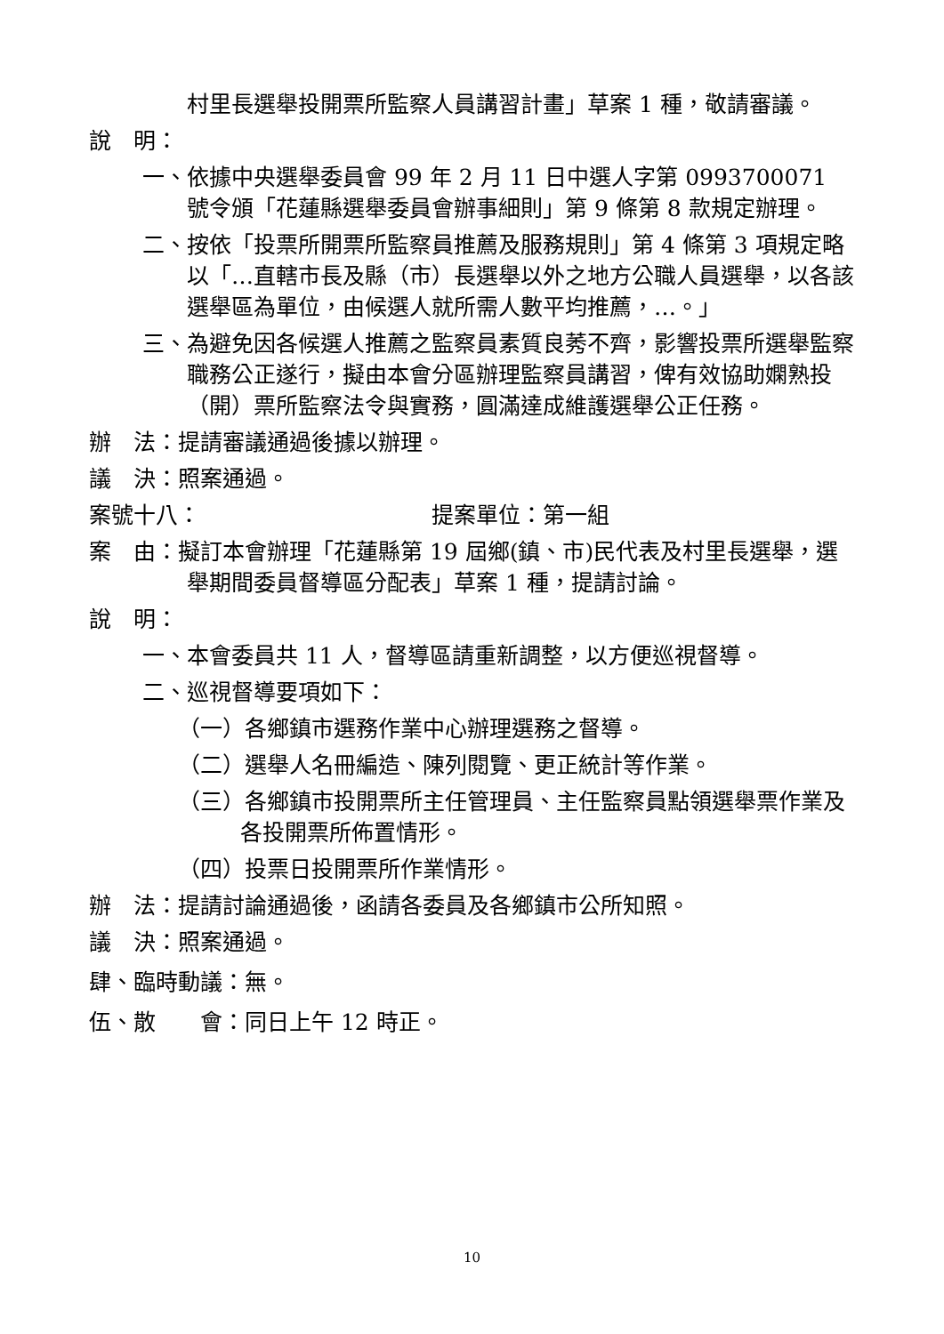村里長選舉投開票所監察人員講習計畫」草案 1 種，敬請審議。
說　明：
一、依據中央選舉委員會 99 年 2 月 11 日中選人字第 0993700071 號令頒「花蓮縣選舉委員會辦事細則」第 9 條第 8 款規定辦理。
二、按依「投票所開票所監察員推薦及服務規則」第 4 條第 3 項規定略以「…直轄市長及縣（市）長選舉以外之地方公職人員選舉，以各該選舉區為單位，由候選人就所需人數平均推薦，…。」
三、為避免因各候選人推薦之監察員素質良莠不齊，影響投票所選舉監察職務公正遂行，擬由本會分區辦理監察員講習，俾有效協助嫻熟投（開）票所監察法令與實務，圓滿達成維護選舉公正任務。
辦　法：提請審議通過後據以辦理。
議　決：照案通過。
案號十八： 提案單位：第一組
案　由：擬訂本會辦理「花蓮縣第 19 屆鄉(鎮、市)民代表及村里長選舉，選舉期間委員督導區分配表」草案 1 種，提請討論。
說　明：
一、本會委員共 11 人，督導區請重新調整，以方便巡視督導。
二、巡視督導要項如下：
（一）各鄉鎮市選務作業中心辦理選務之督導。
（二）選舉人名冊編造、陳列閱覽、更正統計等作業。
（三）各鄉鎮市投開票所主任管理員、主任監察員點領選舉票作業及各投開票所佈置情形。
（四）投票日投開票所作業情形。
辦　法：提請討論通過後，函請各委員及各鄉鎮市公所知照。
議　決：照案通過。
肆、臨時動議：無。
伍、散　　會：同日上午 12 時正。
10